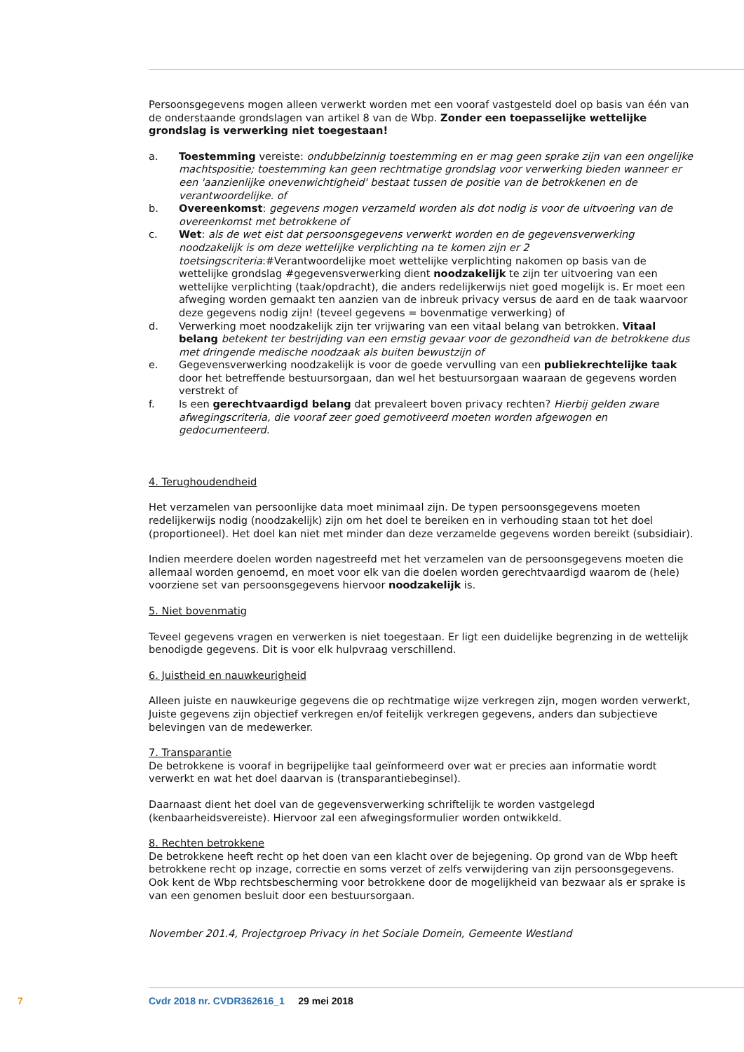Persoonsgegevens mogen alleen verwerkt worden met een vooraf vastgesteld doel op basis van één van de onderstaande grondslagen van artikel 8 van de Wbp. Zonder een toepasselijke wettelijke grondslag is verwerking niet toegestaan!
a. Toestemming vereiste: ondubbelzinnig toestemming en er mag geen sprake zijn van een ongelijke machtspositie; toestemming kan geen rechtmatige grondslag voor verwerking bieden wanneer er een 'aanzienlijke onevenwichtigheid' bestaat tussen de positie van de betrokkenen en de verantwoordelijke. of
b. Overeenkomst: gegevens mogen verzameld worden als dot nodig is voor de uitvoering van de overeenkomst met betrokkene of
c. Wet: als de wet eist dat persoonsgegevens verwerkt worden en de gegevensverwerking noodzakelijk is om deze wettelijke verplichting na te komen zijn er 2 toetsingscriteria:#Verantwoordelijke moet wettelijke verplichting nakomen op basis van de wettelijke grondslag #gegevensverwerking dient noodzakelijk te zijn ter uitvoering van een wettelijke verplichting (taak/opdracht), die anders redelijkerwijs niet goed mogelijk is. Er moet een afweging worden gemaakt ten aanzien van de inbreuk privacy versus de aard en de taak waarvoor deze gegevens nodig zijn! (teveel gegevens = bovenmatige verwerking) of
d. Verwerking moet noodzakelijk zijn ter vrijwaring van een vitaal belang van betrokken. Vitaal belang betekent ter bestrijding van een ernstig gevaar voor de gezondheid van de betrokkene dus met dringende medische noodzaak als buiten bewustzijn of
e. Gegevensverwerking noodzakelijk is voor de goede vervulling van een publiekrechtelijke taak door het betreffende bestuursorgaan, dan wel het bestuursorgaan waaraan de gegevens worden verstrekt of
f. Is een gerechtvaardigd belang dat prevaleert boven privacy rechten? Hierbij gelden zware afwegingscriteria, die vooraf zeer goed gemotiveerd moeten worden afgewogen en gedocumenteerd.
4. Terughoudendheid
Het verzamelen van persoonlijke data moet minimaal zijn. De typen persoonsgegevens moeten redelijkerwijs nodig (noodzakelijk) zijn om het doel te bereiken en in verhouding staan tot het doel (proportioneel). Het doel kan niet met minder dan deze verzamelde gegevens worden bereikt (subsidiair).
Indien meerdere doelen worden nagestreefd met het verzamelen van de persoonsgegevens moeten die allemaal worden genoemd, en moet voor elk van die doelen worden gerechtvaardigd waarom de (hele) voorziene set van persoonsgegevens hiervoor noodzakelijk is.
5. Niet bovenmatig
Teveel gegevens vragen en verwerken is niet toegestaan. Er ligt een duidelijke begrenzing in de wettelijk benodigde gegevens. Dit is voor elk hulpvraag verschillend.
6. Juistheid en nauwkeurigheid
Alleen juiste en nauwkeurige gegevens die op rechtmatige wijze verkregen zijn, mogen worden verwerkt, Juiste gegevens zijn objectief verkregen en/of feitelijk verkregen gegevens, anders dan subjectieve belevingen van de medewerker.
7. Transparantie
De betrokkene is vooraf in begrijpelijke taal geïnformeerd over wat er precies aan informatie wordt verwerkt en wat het doel daarvan is (transparantiebeginsel).
Daarnaast dient het doel van de gegevensverwerking schriftelijk te worden vastgelegd (kenbaarheidsvereiste). Hiervoor zal een afwegingsformulier worden ontwikkeld.
8. Rechten betrokkene
De betrokkene heeft recht op het doen van een klacht over de bejegening. Op grond van de Wbp heeft betrokkene recht op inzage, correctie en soms verzet of zelfs verwijdering van zijn persoonsgegevens. Ook kent de Wbp rechtsbescherming voor betrokkene door de mogelijkheid van bezwaar als er sprake is van een genomen besluit door een bestuursorgaan.
November 201.4, Projectgroep Privacy in het Sociale Domein, Gemeente Westland
7 Cvdr 2018 nr. CVDR362616_1 29 mei 2018